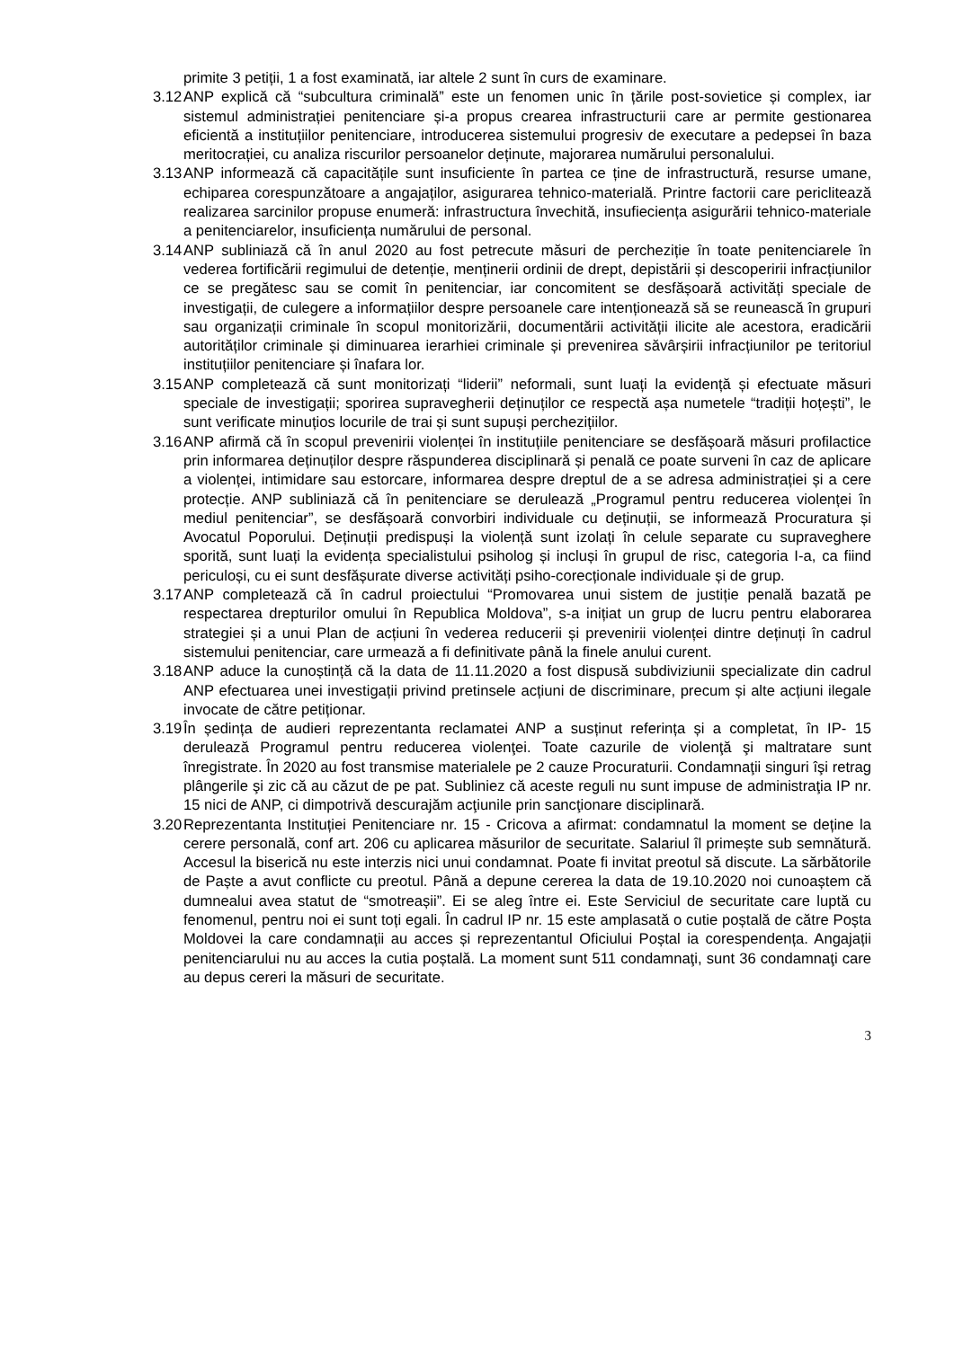primite 3 petiții, 1 a fost examinată, iar altele 2 sunt în curs de examinare.
3.12 ANP explică că “subcultura criminală” este un fenomen unic în țările post-sovietice și complex, iar sistemul administrației penitenciare și-a propus crearea infrastructurii care ar permite gestionarea eficientă a instituțiilor penitenciare, introducerea sistemului progresiv de executare a pedepsei în baza meritocrației, cu analiza riscurilor persoanelor deținute, majorarea numărului personalului.
3.13 ANP informează că capacitățile sunt insuficiente în partea ce ține de infrastructură, resurse umane, echiparea corespunzătoare a angajaților, asigurarea tehnico-materială. Printre factorii care periclitează realizarea sarcinilor propuse enumeră: infrastructura învechită, insufieciența asigurării tehnico-materiale a penitenciarelor, insuficiența numărului de personal.
3.14 ANP subliniază că în anul 2020 au fost petrecute măsuri de percheziție în toate penitenciarele în vederea fortificării regimului de detenție, menținerii ordinii de drept, depistării și descoperirii infracțiunilor ce se pregătesc sau se comit în penitenciar, iar concomitent se desfășoară activități speciale de investigații, de culegere a informațiilor despre persoanele care intenționează să se reunească în grupuri sau organizații criminale în scopul monitorizării, documentării activității ilicite ale acestora, eradicării autorităților criminale și diminuarea ierarhiei criminale și prevenirea săvârșirii infracțiunilor pe teritoriul instituțiilor penitenciare și înafara lor.
3.15 ANP completează că sunt monitorizați “liderii” neformali, sunt luați la evidență și efectuate măsuri speciale de investigații; sporirea supravegherii deținuților ce respectă așa numetele “tradiții hoțești”, le sunt verificate minuțios locurile de trai și sunt supuși perchezițiilor.
3.16 ANP afirmă că în scopul prevenirii violenței în instituțiile penitenciare se desfășoară măsuri profilactice prin informarea deținuților despre răspunderea disciplinară și penală ce poate surveni în caz de aplicare a violenței, intimidare sau estorcare, informarea despre dreptul de a se adresa administrației și a cere protecție. ANP subliniază că în penitenciare se derulează „Programul pentru reducerea violenței în mediul penitenciar”, se desfășoară convorbiri individuale cu deținuții, se informează Procuratura și Avocatul Poporului. Deținuții predispuși la violență sunt izolați în celule separate cu supraveghere sporită, sunt luați la evidența specialistului psiholog și incluși în grupul de risc, categoria I-a, ca fiind periculoși, cu ei sunt desfășurate diverse activități psiho-corecționale individuale și de grup.
3.17 ANP completează că în cadrul proiectului “Promovarea unui sistem de justiție penală bazată pe respectarea drepturilor omului în Republica Moldova”, s-a inițiat un grup de lucru pentru elaborarea strategiei și a unui Plan de acțiuni în vederea reducerii și prevenirii violenței dintre deținuți în cadrul sistemului penitenciar, care urmează a fi definitivate până la finele anului curent.
3.18 ANP aduce la cunoștință că la data de 11.11.2020 a fost dispusă subdiviziunii specializate din cadrul ANP efectuarea unei investigații privind pretinsele acțiuni de discriminare, precum și alte acțiuni ilegale invocate de către petiționar.
3.19 În ședința de audieri reprezentanta reclamatei ANP a susținut referința și a completat, în IP- 15 derulează Programul pentru reducerea violenţei. Toate cazurile de violenţă şi maltratare sunt înregistrate. În 2020 au fost transmise materialele pe 2 cauze Procuraturii. Condamnaţii singuri îşi retrag plângerile şi zic că au căzut de pe pat. Subliniez că aceste reguli nu sunt impuse de administraţia IP nr. 15 nici de ANP, ci dimpotrivă descurajăm acţiunile prin sancţionare disciplinară.
3.20 Reprezentanta Instituției Penitenciare nr. 15 - Cricova a afirmat: condamnatul la moment se deține la cerere personală, conf art. 206 cu aplicarea măsurilor de securitate. Salariul îl primește sub semnătură. Accesul la biserică nu este interzis nici unui condamnat. Poate fi invitat preotul să discute. La sărbătorile de Paște a avut conflicte cu preotul. Până a depune cererea la data de 19.10.2020 noi cunoaștem că dumnealui avea statut de “smotreașii”. Ei se aleg între ei. Este Serviciul de securitate care luptă cu fenomenul, pentru noi ei sunt toți egali. În cadrul IP nr. 15 este amplasată o cutie poștală de către Poșta Moldovei la care condamnații au acces și reprezentantul Oficiului Poștal ia corespendența. Angajații penitenciarului nu au acces la cutia poștală. La moment sunt 511 condamnaţi, sunt 36 condamnaţi care au depus cereri la măsuri de securitate.
3